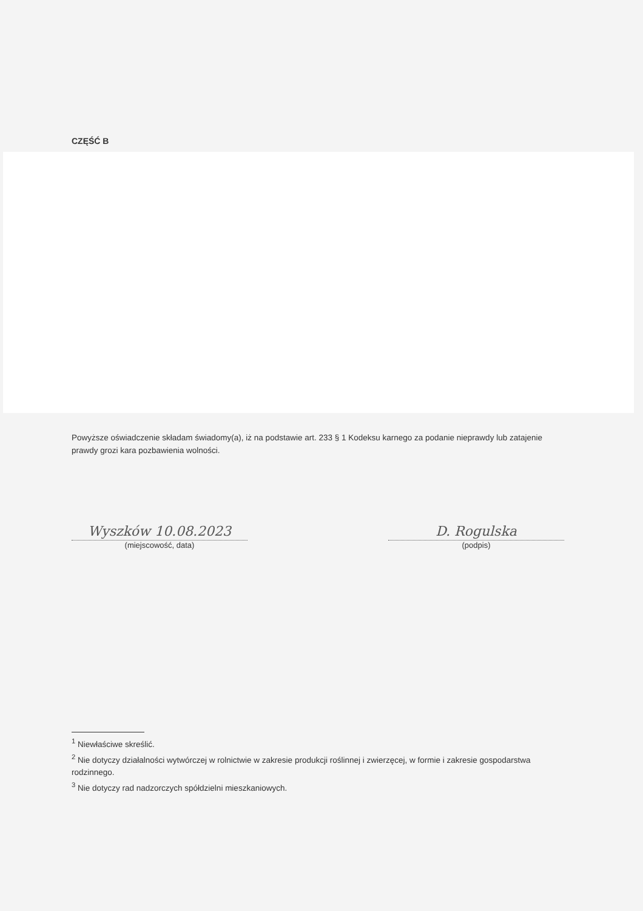CZĘŚĆ B
Powyższe oświadczenie składam świadomy(a), iż na podstawie art. 233 § 1 Kodeksu karnego za podanie nieprawdy lub zatajenie prawdy grozi kara pozbawienia wolności.
Wyszków 10.08.2023
(miejscowość, data)
D. Rogulska
(podpis)
<sup>1</sup> Niewłaściwe skreślić.
<sup>2</sup> Nie dotyczy działalności wytwórczej w rolnictwie w zakresie produkcji roślinnej i zwierzęcej, w formie i zakresie gospodarstwa rodzinnego.
<sup>3</sup> Nie dotyczy rad nadzorczych spółdzielni mieszkaniowych.